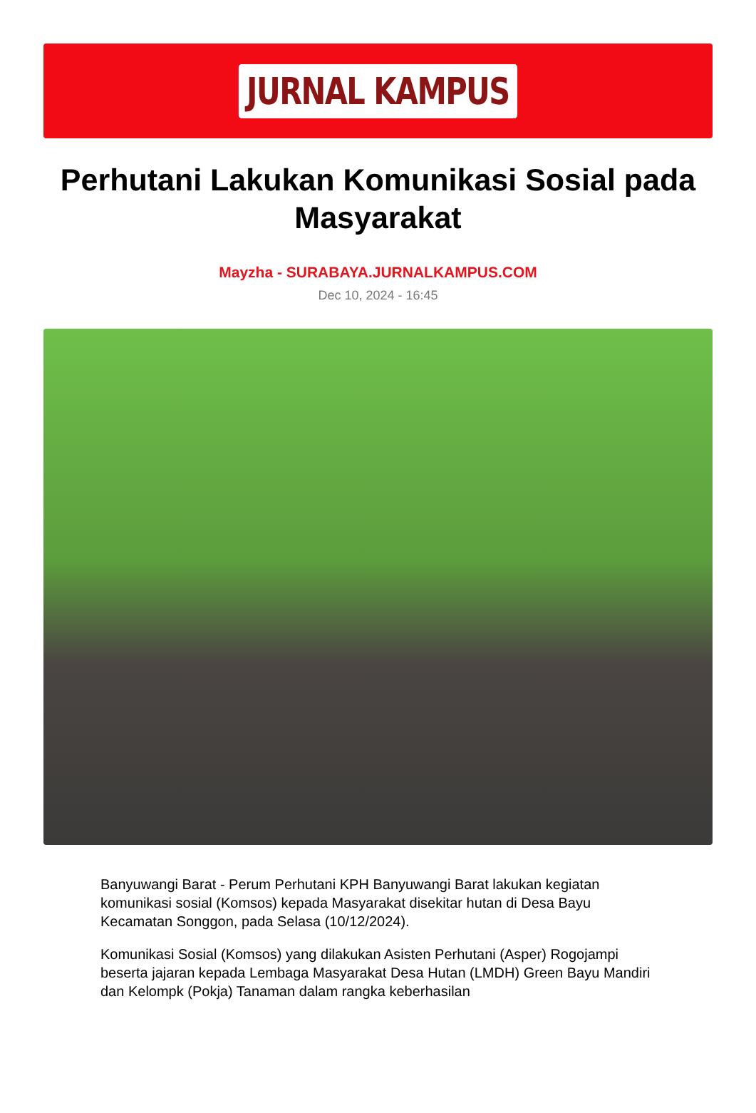JURNAL KAMPUS
Perhutani Lakukan Komunikasi Sosial pada Masyarakat
Mayzha - SURABAYA.JURNALKAMPUS.COM
Dec 10, 2024 - 16:45
Banyuwangi Barat - Perum Perhutani KPH Banyuwangi Barat lakukan kegiatan komunikasi sosial (Komsos) kepada Masyarakat disekitar hutan di Desa Bayu Kecamatan Songgon, pada Selasa (10/12/2024).
Komunikasi Sosial (Komsos) yang dilakukan Asisten Perhutani (Asper) Rogojampi beserta jajaran kepada Lembaga Masyarakat Desa Hutan (LMDH) Green Bayu Mandiri dan Kelompk (Pokja) Tanaman dalam rangka keberhasilan